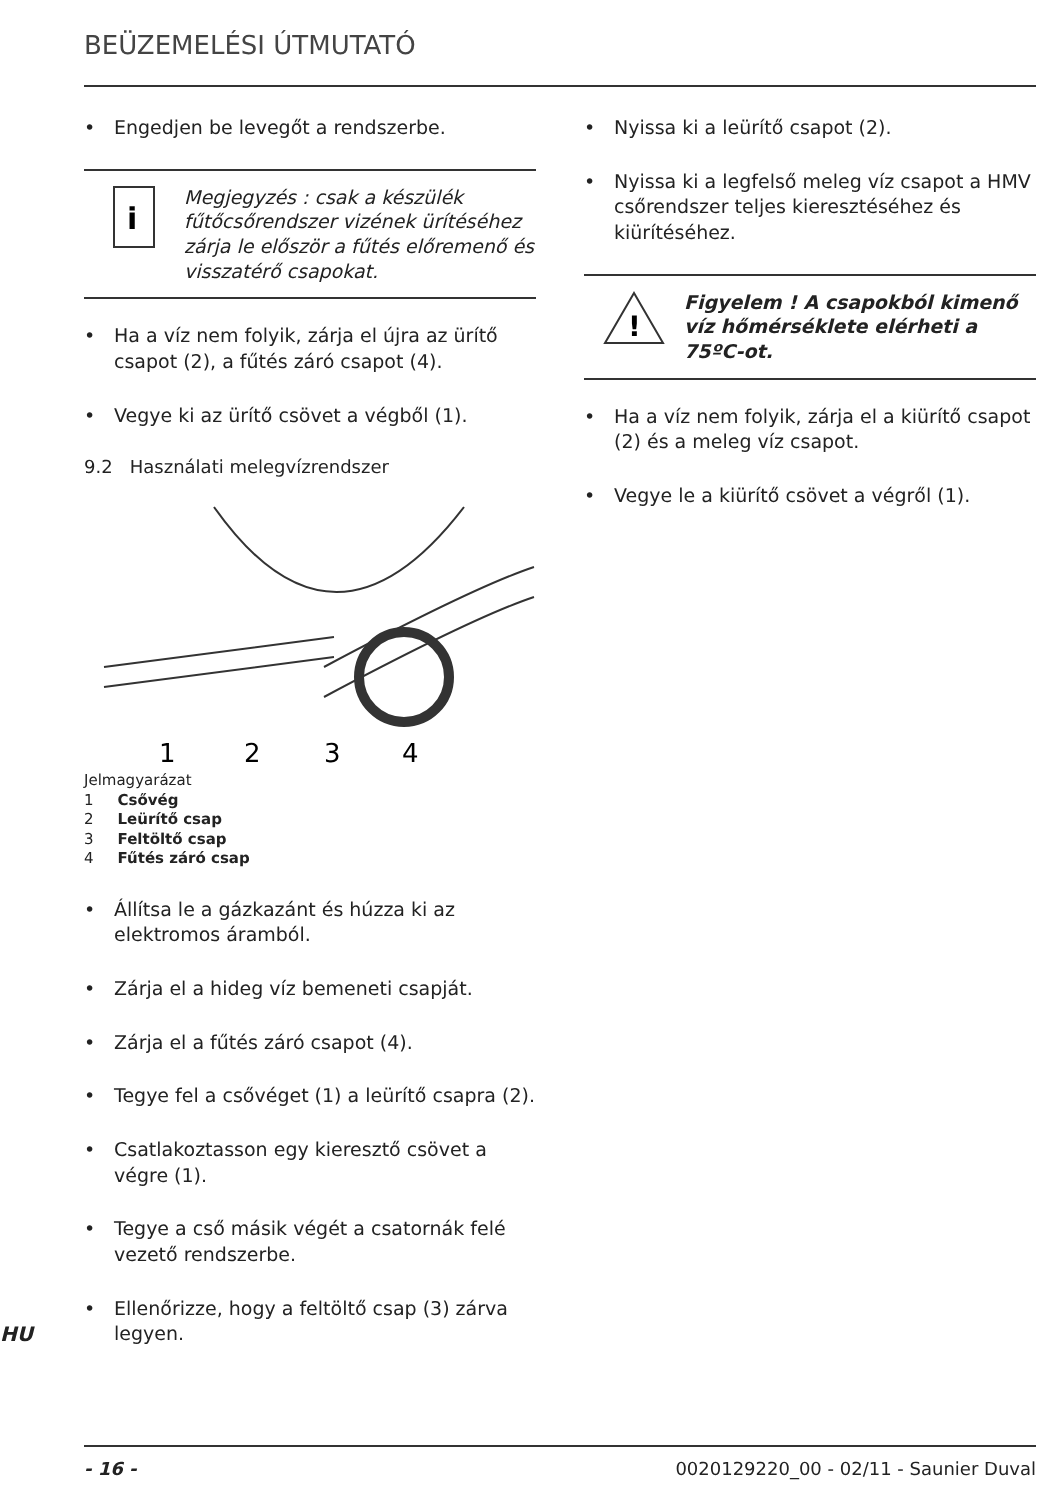BEÜZEMELÉSI ÚTMUTATÓ
• Engedjen be levegőt a rendszerbe.
i
Megjegyzés : csak a készülék fűtőcsőrendszer vizének ürítéséhez zárja le először a fűtés előremenő és visszatérő csapokat.
• Ha a víz nem folyik, zárja el újra az ürítő csapot (2), a fűtés záró csapot (4).
• Vegye ki az ürítő csövet a végből (1).
9.2 Használati melegvízrendszer
1
2
3
4
Jelmagyarázat
1 Csővég
2 Leürítő csap
3 Feltöltő csap
4 Fűtés záró csap
• Állítsa le a gázkazánt és húzza ki az elektromos áramból.
• Zárja el a hideg víz bemeneti csapját.
• Zárja el a fűtés záró csapot (4).
• Tegye fel a csővéget (1) a leürítő csapra (2).
• Csatlakoztasson egy kieresztő csövet a végre (1).
• Tegye a cső másik végét a csatornák felé vezető rendszerbe.
• Ellenőrizze, hogy a feltöltő csap (3) zárva legyen.
HU
• Nyissa ki a leürítő csapot (2).
• Nyissa ki a legfelső meleg víz csapot a HMV csőrendszer teljes kieresztéséhez és kiürítéséhez.
!
Figyelem ! A csapokból kimenő víz hőmérséklete elérheti a 75ºC-ot.
• Ha a víz nem folyik, zárja el a kiürítő csapot (2) és a meleg víz csapot.
• Vegye le a kiürítő csövet a végről (1).
- 16 - 0020129220_00 - 02/11 - Saunier Duval